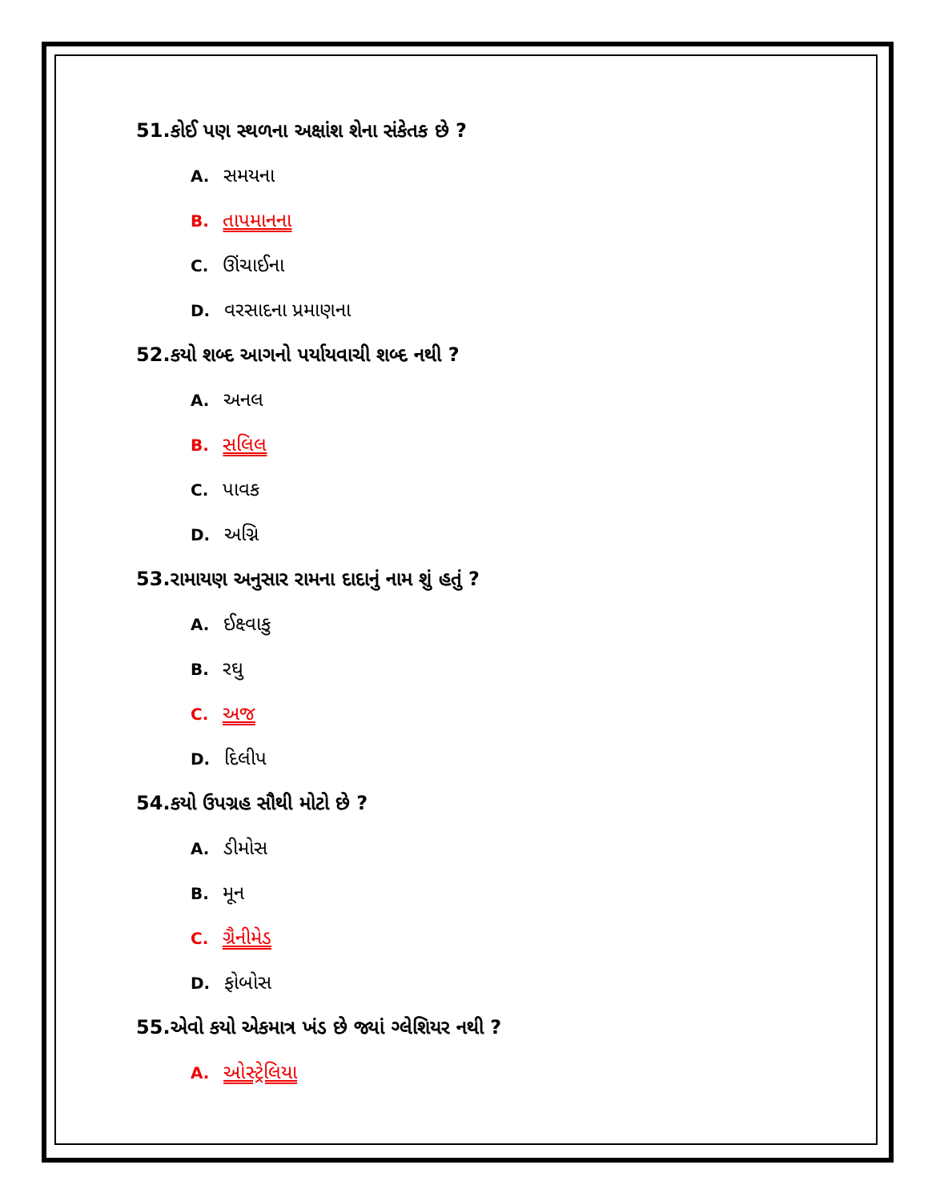51.કોઈ પણ સ્થળના અક્ષાંશ શેના સંકેતક છે ?
A. સમયના
B. તાપમાનના
C. ઊંચાઈના
D. વરસાદના પ્રમાણના
52.કયો શબ્દ આગનો પર્યાયવાચી શબ્દ નથી ?
A. અનલ
B. સલિલ
C. પાવક
D. અગ્નિ
53.રામાયણ અનુસાર રામના દાદાનું નામ શું હતું ?
A. ઈક્ષ્વાકુ
B. રઘુ
C. અજ
D. દિલીપ
54.કયો ઉપગ્રહ સૌથી મોટો છે ?
A. ડીમોસ
B. મૂન
C. ગ્રૈનીમેડ
D. ફોબોસ
55.એવો કયો એકમાત્ર ખંડ છે જ્યાં ગ્લેશિયર નથી ?
A. ઓસ્ટ્રેલિયા